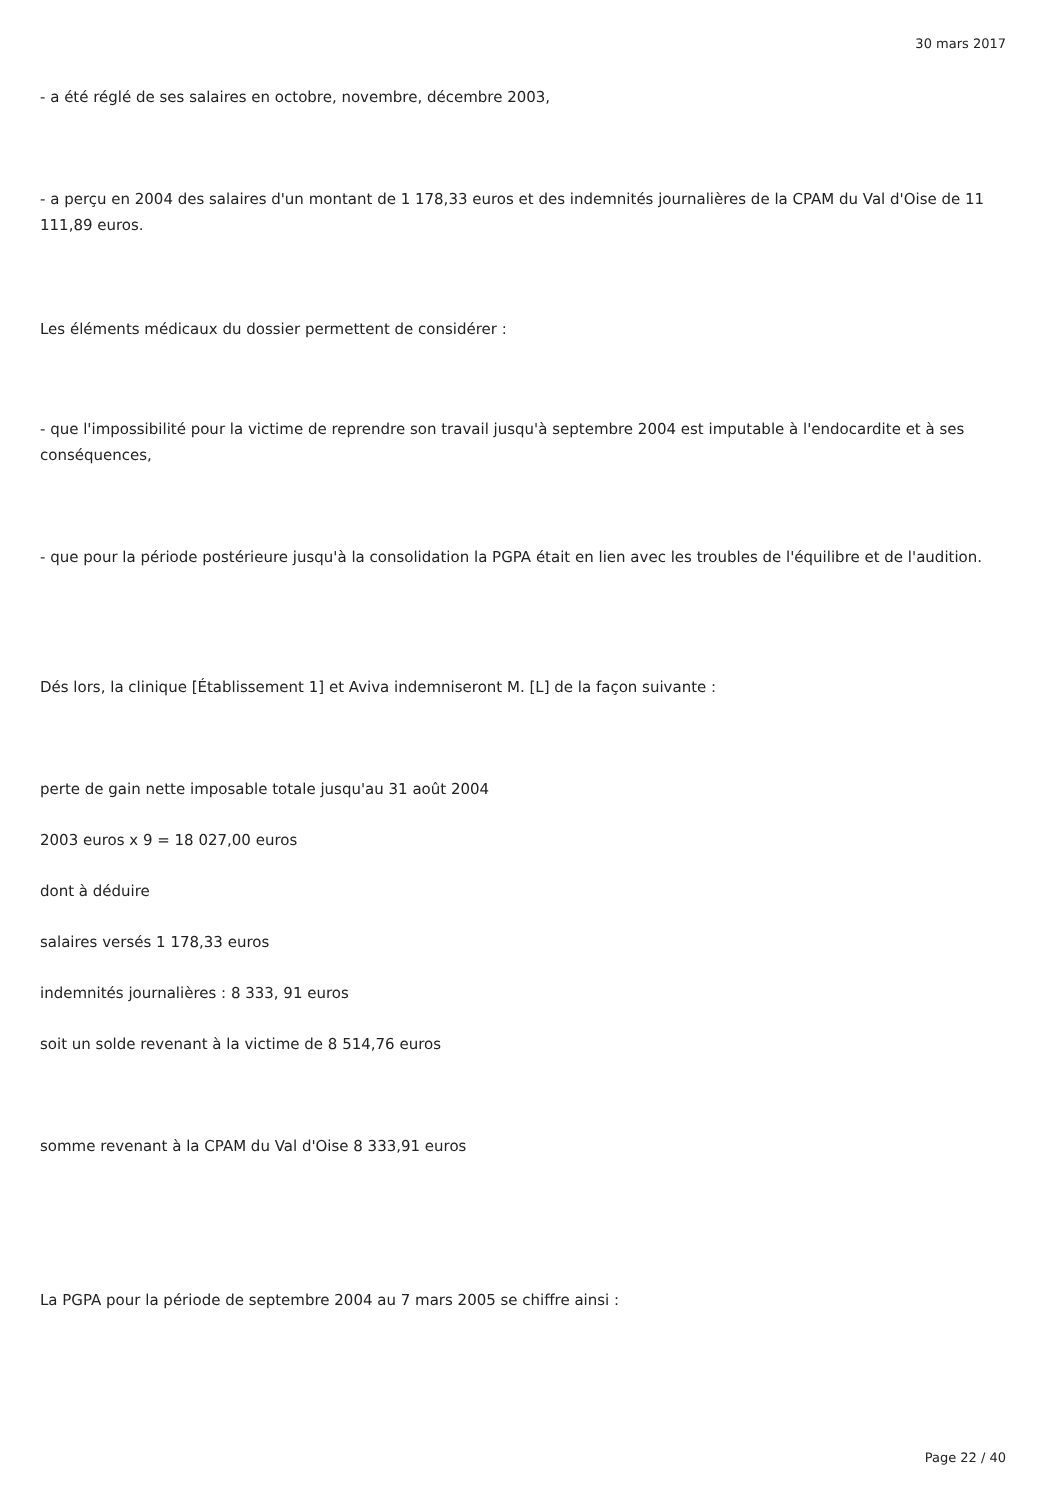30 mars 2017
- a été réglé de ses salaires en octobre, novembre, décembre 2003,
- a perçu en 2004 des salaires d'un montant de 1 178,33 euros et des indemnités journalières de la CPAM du Val d'Oise de 11 111,89 euros.
Les éléments médicaux du dossier permettent de considérer :
- que l'impossibilité pour la victime de reprendre son travail jusqu'à septembre 2004 est imputable à l'endocardite et à ses conséquences,
- que pour la période postérieure jusqu'à la consolidation la PGPA était en lien avec les troubles de l'équilibre et de l'audition.
Dés lors, la clinique [Établissement 1] et Aviva indemniseront M. [L] de la façon suivante :
perte de gain nette imposable totale jusqu'au 31 août 2004
2003 euros x 9 = 18 027,00 euros
dont à déduire
salaires versés 1 178,33 euros
indemnités journalières : 8 333, 91 euros
soit un solde revenant à la victime de 8 514,76 euros
somme revenant à la CPAM du Val d'Oise 8 333,91 euros
La PGPA pour la période de septembre 2004 au 7 mars 2005 se chiffre ainsi :
Page 22 / 40